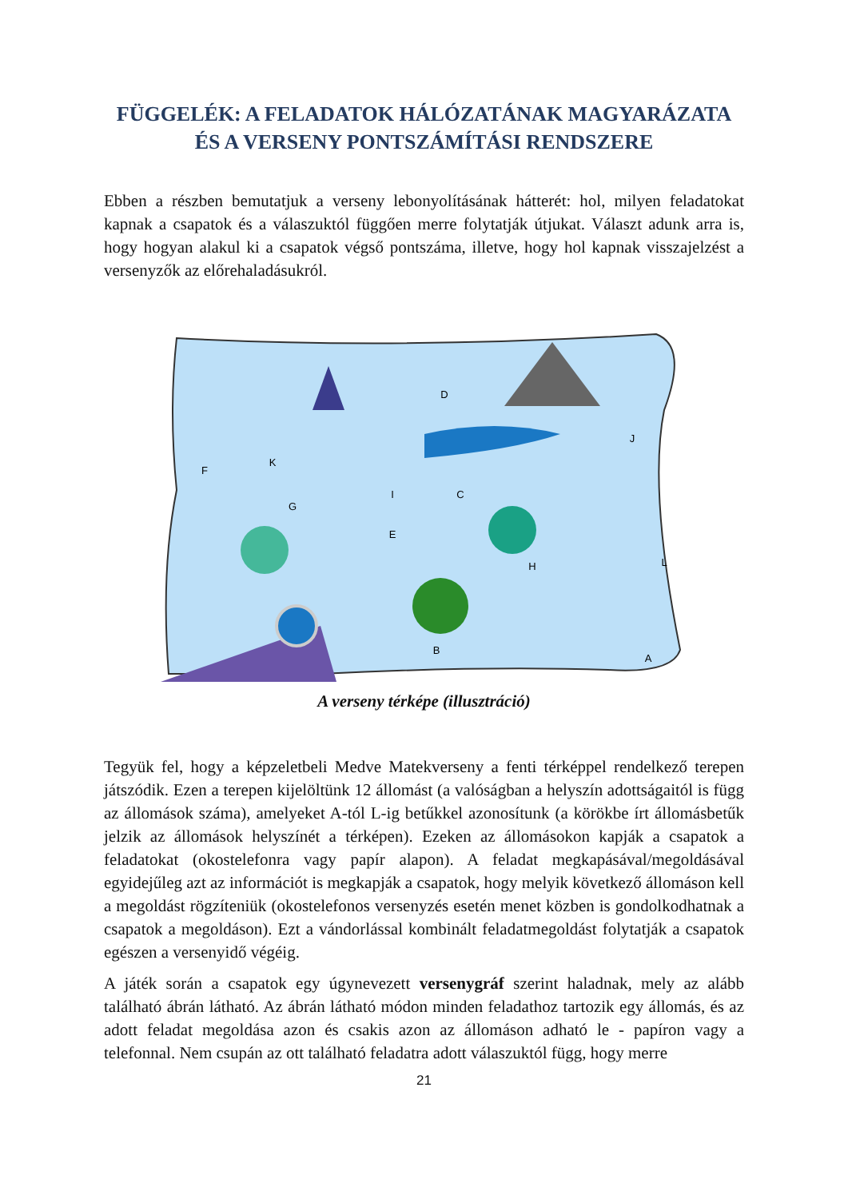FÜGGELÉK: A FELADATOK HÁLÓZATÁNAK MAGYARÁZATA ÉS A VERSENY PONTSZÁMÍTÁSI RENDSZERE
Ebben a részben bemutatjuk a verseny lebonyolításának hátterét: hol, milyen feladatokat kapnak a csapatok és a válaszuktól függően merre folytatják útjukat. Választ adunk arra is, hogy hogyan alakul ki a csapatok végső pontszáma, illetve, hogy hol kapnak visszajelzést a versenyzők az előrehaladásukról.
B
C
D
E
F
G
H
I
J
K
L
A
A verseny térképe (illusztráció)
Tegyük fel, hogy a képzeletbeli Medve Matekverseny a fenti térképpel rendelkező terepen játszódik. Ezen a terepen kijelöltünk 12 állomást (a valóságban a helyszín adottságaitól is függ az állomások száma), amelyeket A-tól L-ig betűkkel azonosítunk (a körökbe írt állomásbetűk jelzik az állomások helyszínét a térképen). Ezeken az állomásokon kapják a csapatok a feladatokat (okostelefonra vagy papír alapon). A feladat megkapásával/megoldásával egyidejűleg azt az információt is megkapják a csapatok, hogy melyik következő állomáson kell a megoldást rögzíteniük (okostelefonos versenyzés esetén menet közben is gondolkodhatnak a csapatok a megoldáson). Ezt a vándorlással kombinált feladatmegoldást folytatják a csapatok egészen a versenyidő végéig.
A játék során a csapatok egy úgynevezett versenygráf szerint haladnak, mely az alább található ábrán látható. Az ábrán látható módon minden feladathoz tartozik egy állomás, és az adott feladat megoldása azon és csakis azon az állomáson adható le - papíron vagy a telefonnal. Nem csupán az ott található feladatra adott válaszuktól függ, hogy merre
21